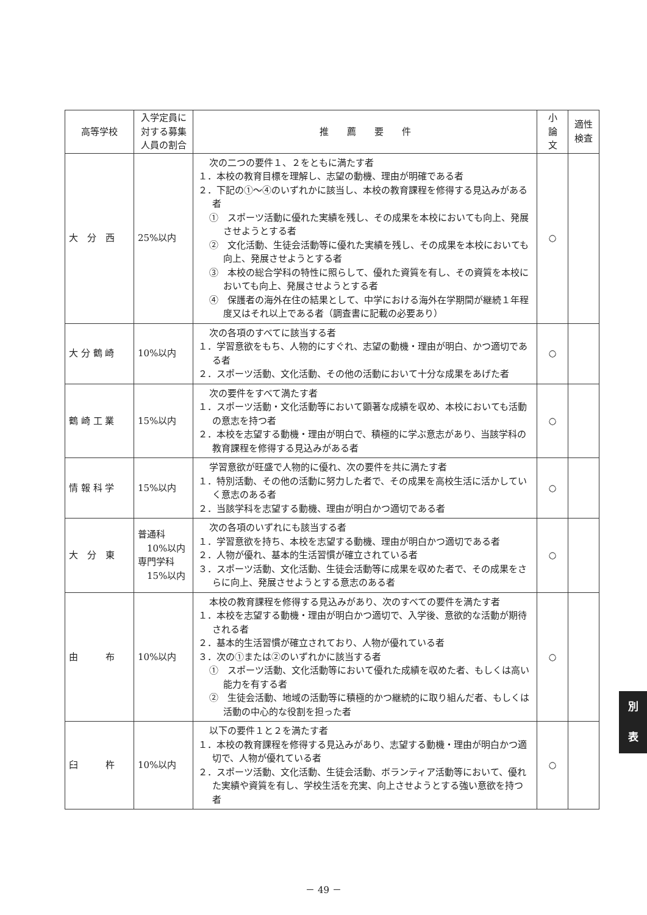| 高等学校 | 入学定員に対する募集人員の割合 | 推 薦 要 件 | 小 論 文 | 適性 検査 |
| --- | --- | --- | --- | --- |
| 大 分 西 | 25%以内 | 次の二つの要件１、２をともに満たす者 １．本校の教育目標を理解し、志望の動機、理由が明確である者 ２．下記の①～④のいずれかに該当し、本校の教育課程を修得する見込みがある者 ① スポーツ活動に優れた実績を残し、その成果を本校においても向上、発展させようとする者 ② 文化活動、生徒会活動等に優れた実績を残し、その成果を本校においても向上、発展させようとする者 ③ 本校の総合学科の特性に照らして、優れた資質を有し、その資質を本校においても向上、発展させようとする者 ④ 保護者の海外在住の結果として、中学における海外在学期間が継続１年程度又はそれ以上である者（調査書に記載の必要あり） | ○ | |
| 大 分 鶴 崎 | 10%以内 | 次の各項のすべてに該当する者 １．学習意欲をもち、人物的にすぐれ、志望の動機・理由が明白、かつ適切である者 ２．スポーツ活動、文化活動、その他の活動において十分な成果をあげた者 | ○ | |
| 鶴 崎 工 業 | 15%以内 | 次の要件をすべて満たす者 １．スポーツ活動・文化活動等において顕著な成績を収め、本校においても活動の意志を持つ者 ２．本校を志望する動機・理由が明白で、積極的に学ぶ意志があり、当該学科の教育課程を修得する見込みがある者 | ○ | |
| 情 報 科 学 | 15%以内 | 学習意欲が旺盛で人物的に優れ、次の要件を共に満たす者 １．特別活動、その他の活動に努力した者で、その成果を高校生活に活かしていく意志のある者 ２．当該学科を志望する動機、理由が明白かつ適切である者 | ○ | |
| 大 分 東 | 普通科 10%以内 専門学科 15%以内 | 次の各項のいずれにも該当する者 １．学習意欲を持ち、本校を志望する動機、理由が明白かつ適切である者 ２．人物が優れ、基本的生活習慣が確立されている者 ３．スポーツ活動、文化活動、生徒会活動等に成果を収めた者で、その成果をさらに向上、発展させようとする意志のある者 | ○ | |
| 由 布 | 10%以内 | 本校の教育課程を修得する見込みがあり、次のすべての要件を満たす者 １．本校を志望する動機・理由が明白かつ適切で、入学後、意欲的な活動が期待される者 ２．基本的生活習慣が確立されており、人物が優れている者 ３．次の①または②のいずれかに該当する者 ① スポーツ活動、文化活動等において優れた成績を収めた者、もしくは高い能力を有する者 ② 生徒会活動、地域の活動等に積極的かつ継続的に取り組んだ者、もしくは活動の中心的な役割を担った者 | ○ | |
| 臼 杵 | 10%以内 | 以下の要件１と２を満たす者 １．本校の教育課程を修得する見込みがあり、志望する動機・理由が明白かつ適切で、人物が優れている者 ２．スポーツ活動、文化活動、生徒会活動、ボランティア活動等において、優れた実績や資質を有し、学校生活を充実、向上させようとする強い意欲を持つ者 | ○ | |
別
表
－ 49 －